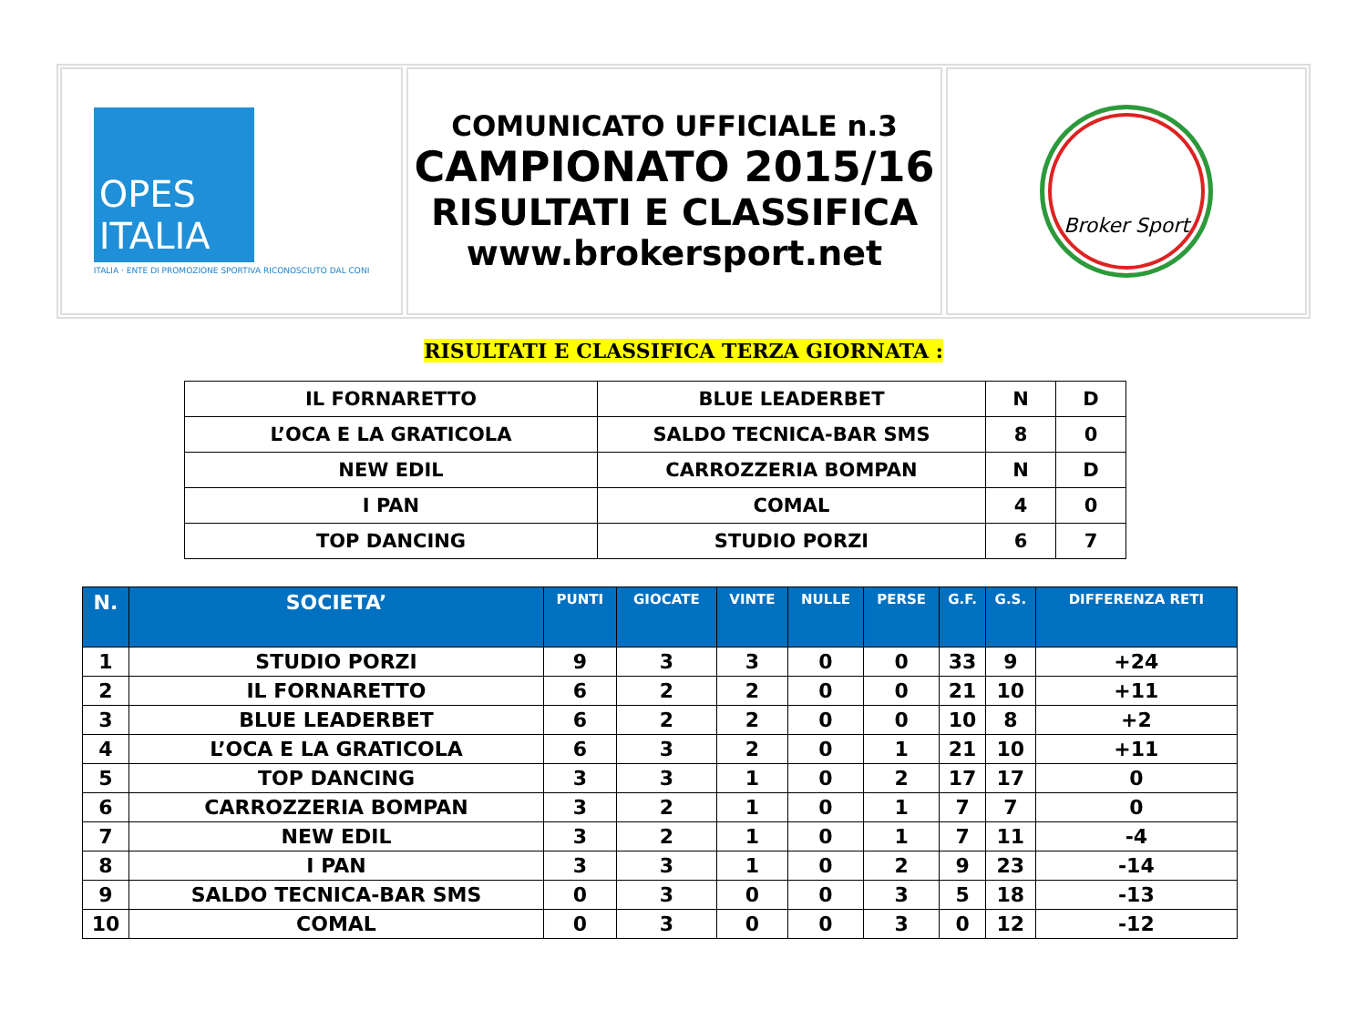OPES ITALIA
ITALIA · ENTE DI PROMOZIONE SPORTIVA RICONOSCIUTO DAL CONI
COMUNICATO UFFICIALE n.3
CAMPIONATO 2015/16
RISULTATI E CLASSIFICA
www.brokersport.net
Broker Sport
RISULTATI E CLASSIFICA TERZA GIORNATA :
| IL FORNARETTO | BLUE LEADERBET | N | D |
| L’OCA E LA GRATICOLA | SALDO TECNICA-BAR SMS | 8 | 0 |
| NEW EDIL | CARROZZERIA BOMPAN | N | D |
| I PAN | COMAL | 4 | 0 |
| TOP DANCING | STUDIO PORZI | 6 | 7 |
| N. | SOCIETA’ | PUNTI | GIOCATE | VINTE | NULLE | PERSE | G.F. | G.S. | DIFFERENZA RETI |
| --- | --- | --- | --- | --- | --- | --- | --- | --- | --- |
| 1 | STUDIO PORZI | 9 | 3 | 3 | 0 | 0 | 33 | 9 | +24 |
| 2 | IL FORNARETTO | 6 | 2 | 2 | 0 | 0 | 21 | 10 | +11 |
| 3 | BLUE LEADERBET | 6 | 2 | 2 | 0 | 0 | 10 | 8 | +2 |
| 4 | L’OCA E LA GRATICOLA | 6 | 3 | 2 | 0 | 1 | 21 | 10 | +11 |
| 5 | TOP DANCING | 3 | 3 | 1 | 0 | 2 | 17 | 17 | 0 |
| 6 | CARROZZERIA BOMPAN | 3 | 2 | 1 | 0 | 1 | 7 | 7 | 0 |
| 7 | NEW EDIL | 3 | 2 | 1 | 0 | 1 | 7 | 11 | -4 |
| 8 | I PAN | 3 | 3 | 1 | 0 | 2 | 9 | 23 | -14 |
| 9 | SALDO TECNICA-BAR SMS | 0 | 3 | 0 | 0 | 3 | 5 | 18 | -13 |
| 10 | COMAL | 0 | 3 | 0 | 0 | 3 | 0 | 12 | -12 |